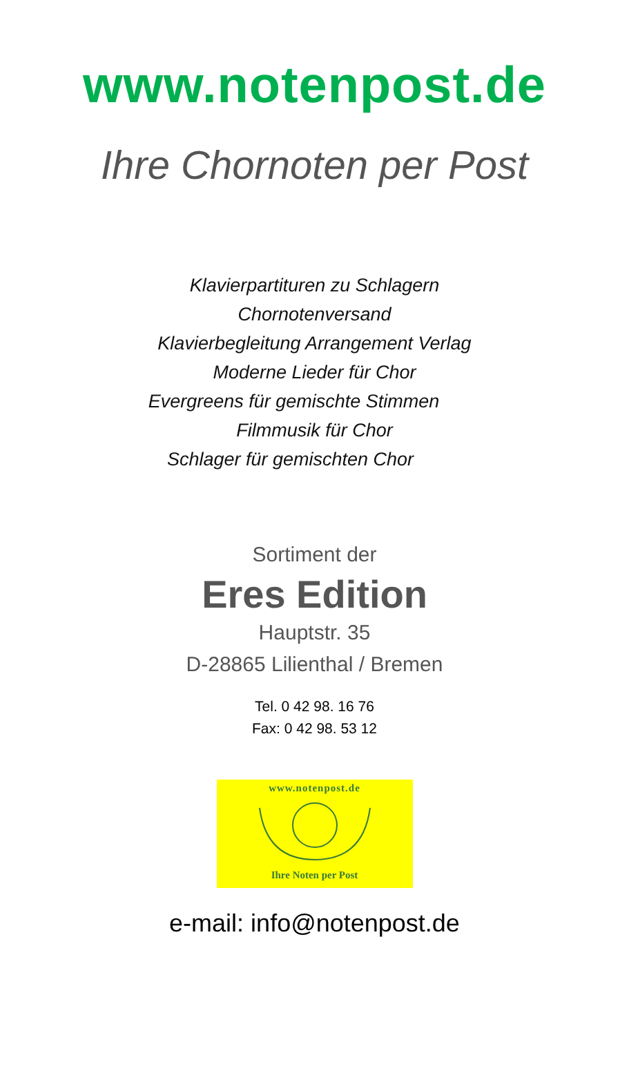www.notenpost.de
Ihre Chornoten per Post
Klavierpartituren zu Schlagern
Chornotenversand
Klavierbegleitung Arrangement Verlag
Moderne Lieder für Chor
Evergreens für gemischte Stimmen
Filmmusik für Chor
Schlager für gemischten Chor
Sortiment der
Eres Edition
Hauptstr. 35
D-28865 Lilienthal / Bremen
Tel. 0 42 98. 16 76
Fax: 0 42 98. 53 12
www.notenpost.de
Ihre Noten per Post
e-mail: info@notenpost.de